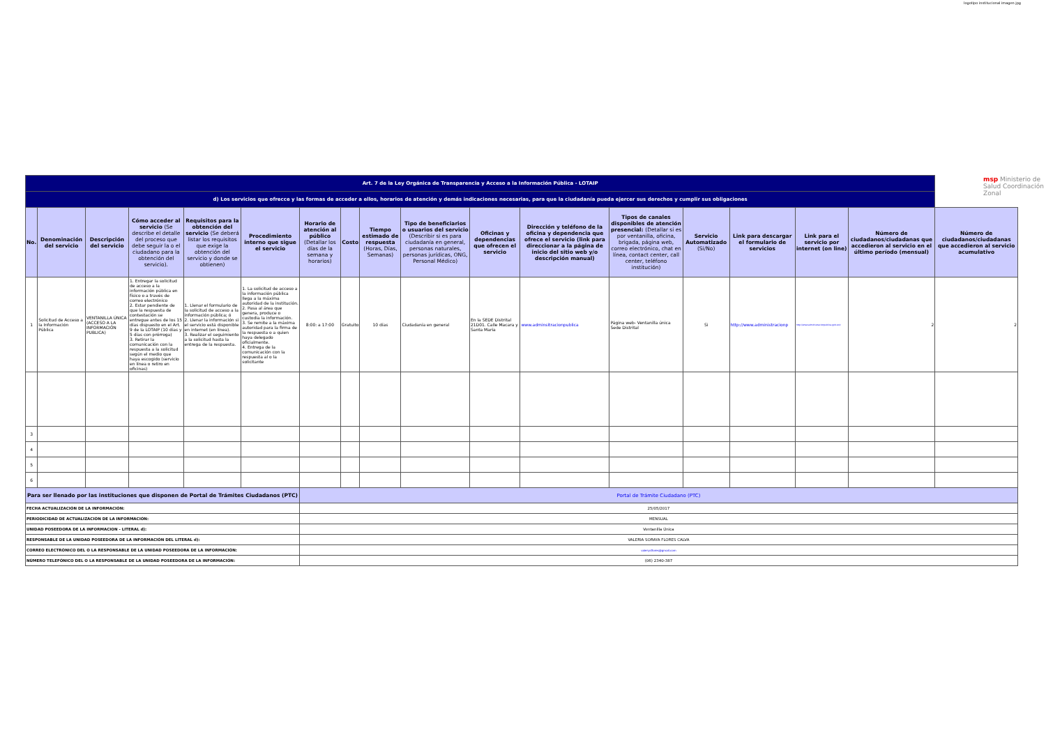logotipo institucional imagen jpg
msp Ministerio de Salud Coordinación Zonal
| Art. 7 de la Ley Orgánica de Transparencia y Acceso a la Información Pública - LOTAIP | | | | | | | | | | | | | | | | | |
| d) Los servicios que ofrecce y las formas de acceder a ellos, horarios de atención y demás indicaciones necesarias, para que la ciudadanía pueda ejercer sus derechos y cumplir sus obligaciones | | | | | | | | | | | | | | | | | |
| No. | Denominación del servicio | Descripción del servicio | Cómo acceder al servicio (Se describe el detalle del proceso que debe seguir la o el ciudadano para la obtención del servicio). | Requisitos para la obtención del servicio (Se deberá listar los requisitos que exige la obtención del servicio y donde se obtienen) | Procedimiento interno que sigue el servicio | Horario de atención al público (Detallar los días de la semana y horarios) | Costo | Tiempo estimado de respuesta (Horas, Días, Semanas) | Tipo de beneficiarios o usuarios del servicio (Describir si es para ciudadanía en general, personas naturales, personas jurídicas, ONG, Personal Médico) | Oficinas y dependencias que ofrecen el servicio | Dirección y teléfono de la oficina y dependencia que ofrece el servicio (link para direccionar a la página de inicio del sitio web y/o descripción manual) | Tipos de canales disponibles de atención presencial: (Detallar si es por ventanilla, oficina, brigada, página web, correo electrónico, chat en línea, contact center, call center, teléfono institución) | Servicio Automatizado (Si/No) | Link para descargar el formulario de servicios | Link para el servicio por internet (on line) | Número de ciudadanos/ciudadanas que accedieron al servicio en el último período (mensual) | Número de ciudadanos/ciudadanas que accedieron al servicio acumulativo |
| 1 | Solicitud de Acceso a la Información Pública | VENTANILLA ÚNICA (ACCESO A LA INFORMACIÓN PUBLICA) | 1. Entregar la solicitud de acceso a la información pública en físico o a través de correo electrónico 2. Estar pendiente de que la respuesta de contestación se entregue antes de los 15 días dispuesto en el Art. 9 de la LOTAIP (10 días y 5 días con prórroga) 3. Retirar la comunicación con la respuesta a la solicitud según el medio que haya escogido (servicio en línea o retiro en oficinas) | 1. Llenar el formulario de la solicitud de acceso a la información pública; ó 2. Llenar la información si el servicio está disponible en internet (en línea). 3. Realizar el seguimiento a la solicitud hasta la entrega de la respuesta. | 1. La solicitud de acceso a la información pública llega a la máxima autoridad de la institución. 2. Pasa al área que genera, produce o custodia la información. 3. Se remite a la máxima autoridad para la firma de la respuesta o a quien haya delegado oficialmente. 4. Entrega de la comunicación con la respuesta al o la solicitante | 8:00: a 17:00 | Gratuito | 10 días | Ciudadanía en general | En la SEDE Distrital 21D01. Calle Macara y Santa Maria | www.adminsitracionpublica | Página web- Ventanilla única Sede Distrital | Si | http://www.administracionp | http://www.administracionpublica.gob.ec/c | 2 | 2 |
| 3 | | | | | | | | | | | | | | | | | |
| 4 | | | | | | | | | | | | | | | | | |
| 5 | | | | | | | | | | | | | | | | | |
| 6 | | | | | | | | | | | | | | | | | |
| Para ser llenado por las instituciones que disponen de Portal de Trámites Ciudadanos (PTC) | | | | | | Portal de Trámite Ciudadano (PTC) | | | | | | | | | | | |
| FECHA ACTUALIZACIÓN DE LA INFORMACIÓN: | | | | | | 25/05/2017 | | | | | | | | | | | |
| PERIODICIDAD DE ACTUALIZACIÓN DE LA INFORMACIÓN: | | | | | | MENSUAL | | | | | | | | | | | |
| UNIDAD POSEEDORA DE LA INFORMACION - LITERAL d): | | | | | | Ventanilla Única | | | | | | | | | | | |
| RESPONSABLE DE LA UNIDAD POSEEDORA DE LA INFORMACIÓN DEL LITERAL d): | | | | | | VALERIA SORAYA FLORES CALVA | | | | | | | | | | | |
| CORREO ELECTRÓNICO DEL O LA RESPONSABLE DE LA UNIDAD POSEEDORA DE LA INFORMACIÓN: | | | | | | valerysflores@gmail.com | | | | | | | | | | | |
| NÚMERO TELEFÓNICO DEL O LA RESPONSABLE DE LA UNIDAD POSEEDORA DE LA INFORMACIÓN: | | | | | | (06) 2340-387 | | | | | | | | | | | |